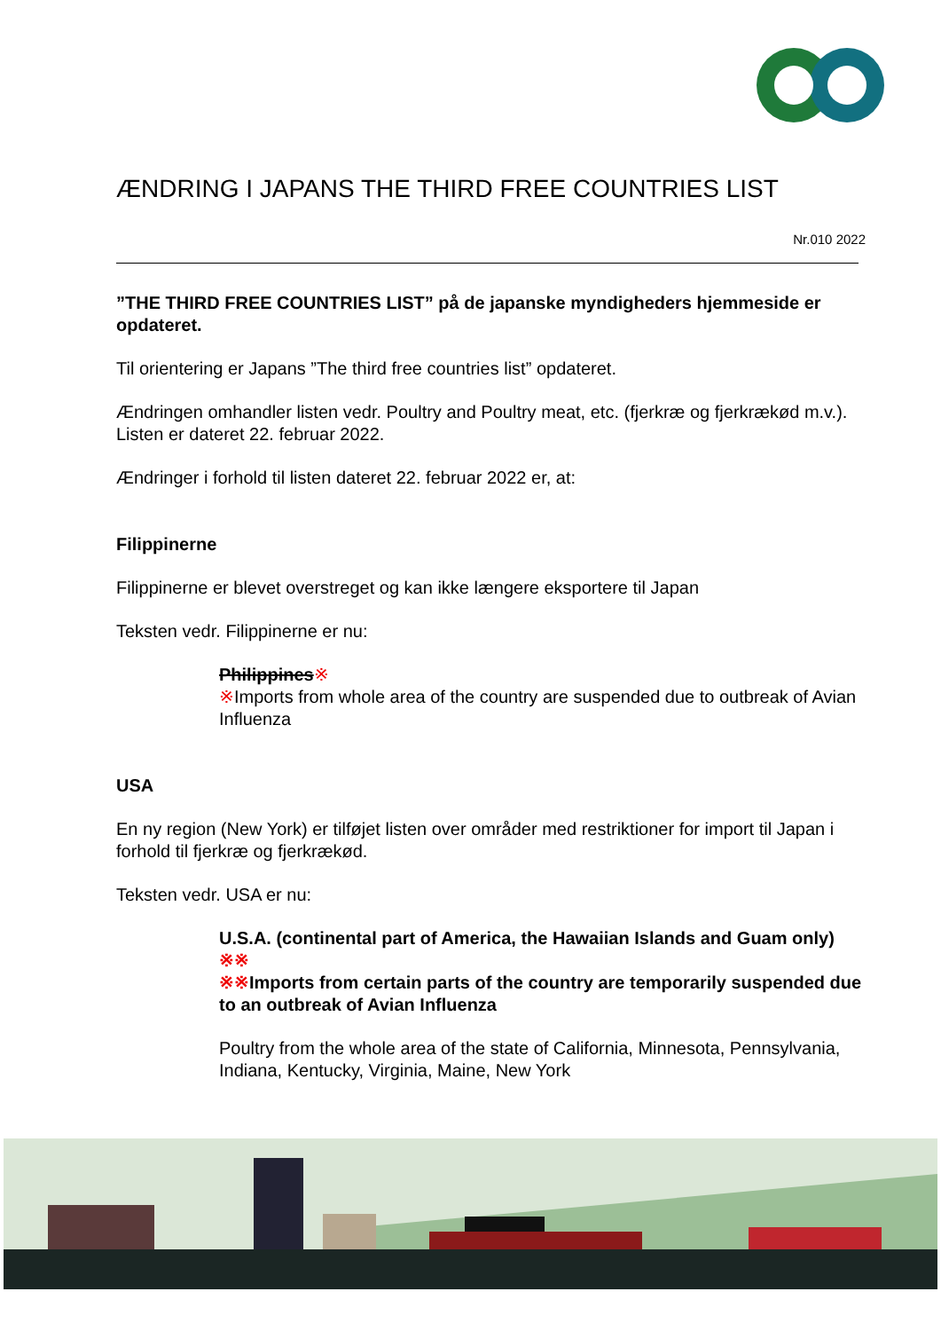ÆNDRING I JAPANS THE THIRD FREE COUNTRIES LIST
Nr.010 2022
”THE THIRD FREE COUNTRIES LIST” på de japanske myndigheders hjemmeside er opdateret.
Til orientering er Japans ”The third free countries list” opdateret.
Ændringen omhandler listen vedr. Poultry and Poultry meat, etc. (fjerkræ og fjerkrækød m.v.). Listen er dateret 22. februar 2022.
Ændringer i forhold til listen dateret 22. februar 2022 er, at:
Filippinerne
Filippinerne er blevet overstreget og kan ikke længere eksportere til Japan
Teksten vedr. Filippinerne er nu:
Philippines※
※Imports from whole area of the country are suspended due to outbreak of Avian Influenza
USA
En ny region (New York) er tilføjet listen over områder med restriktioner for import til Japan i forhold til fjerkræ og fjerkrækød.
Teksten vedr. USA er nu:
U.S.A. (continental part of America, the Hawaiian Islands and Guam only) ※※
※※Imports from certain parts of the country are temporarily suspended due to an outbreak of Avian Influenza
Poultry from the whole area of the state of California, Minnesota, Pennsylvania, Indiana, Kentucky, Virginia, Maine, New York